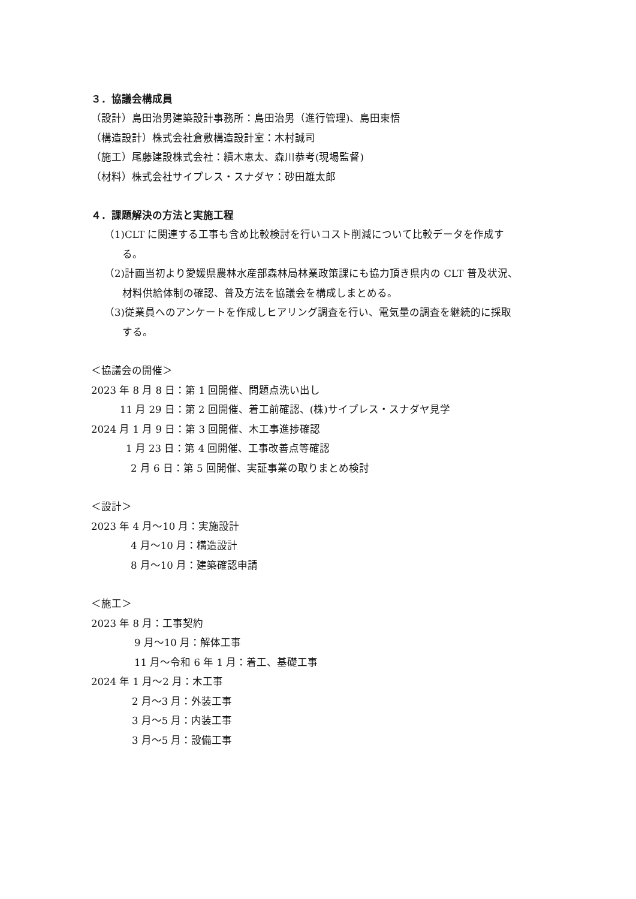３．協議会構成員
（設計）島田治男建築設計事務所：島田治男（進行管理)、島田東悟
（構造設計）株式会社倉敷構造設計室：木村誠司
（施工）尾藤建設株式会社：續木恵太、森川恭考(現場監督)
（材料）株式会社サイプレス・スナダヤ：砂田雄太郎
４．課題解決の方法と実施工程
（1)CLT に関連する工事も含め比較検討を行いコスト削減について比較データを作成す
る。
（2)計画当初より愛媛県農林水産部森林局林業政策課にも協力頂き県内の CLT 普及状況、
材料供給体制の確認、普及方法を協議会を構成しまとめる。
（3)従業員へのアンケートを作成しヒアリング調査を行い、電気量の調査を継続的に採取
する。
＜協議会の開催＞
2023 年 8 月 8 日：第 1 回開催、問題点洗い出し
11 月 29 日：第 2 回開催、着工前確認、(株)サイプレス・スナダヤ見学
2024 月 1 月 9 日：第 3 回開催、木工事進捗確認
1 月 23 日：第 4 回開催、工事改善点等確認
2 月 6 日：第 5 回開催、実証事業の取りまとめ検討
＜設計＞
2023 年 4 月～10 月：実施設計
4 月～10 月：構造設計
8 月～10 月：建築確認申請
＜施工＞
2023 年 8 月：工事契約
9 月～10 月：解体工事
11 月～令和 6 年 1 月：着工、基礎工事
2024 年 1 月～2 月：木工事
2 月～3 月：外装工事
3 月～5 月：内装工事
3 月～5 月：設備工事